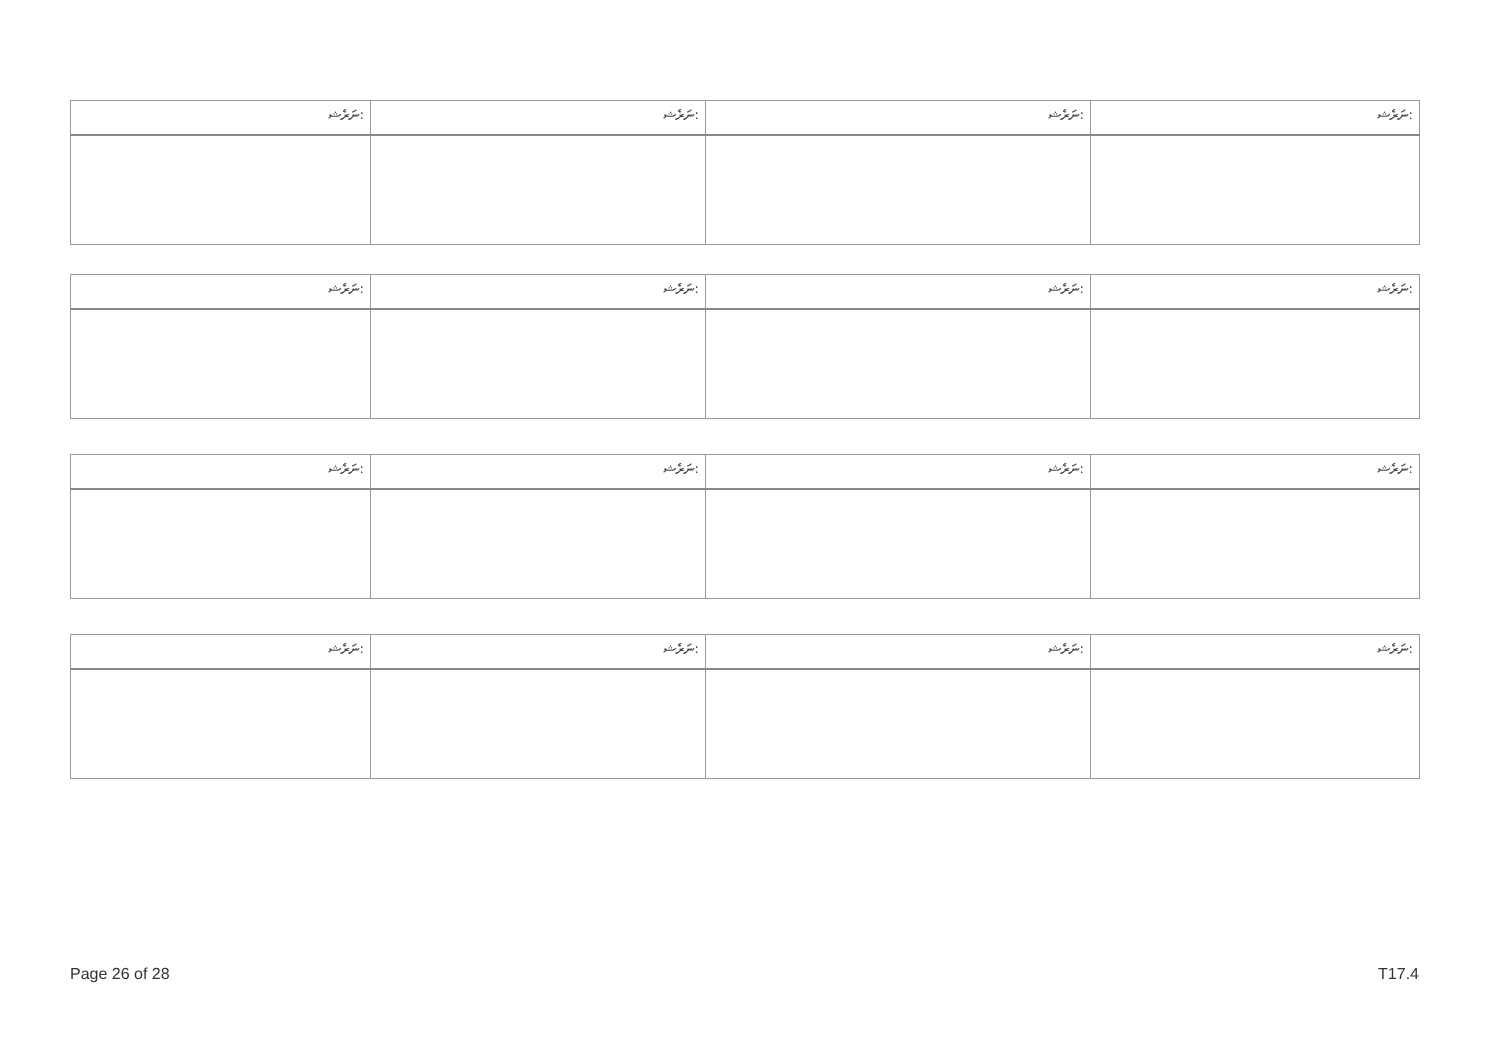| ނަރެޝ: | ނަރެޝ: | ނަރެޝ: | ނަރެޝ: |
| --- | --- | --- | --- |
| ނަރެޝ: | ނަރެޝ: | ނަރެޝ: | ނަރެޝ: |
| --- | --- | --- | --- |
| ނަރެޝ: | ނަރެޝ: | ނަރެޝ: | ނަރެޝ: |
| --- | --- | --- | --- |
| ނަރެޝ: | ނަރެޝ: | ނަރެޝ: | ނަރެޝ: |
| --- | --- | --- | --- |
Page 26 of 28 T17.4